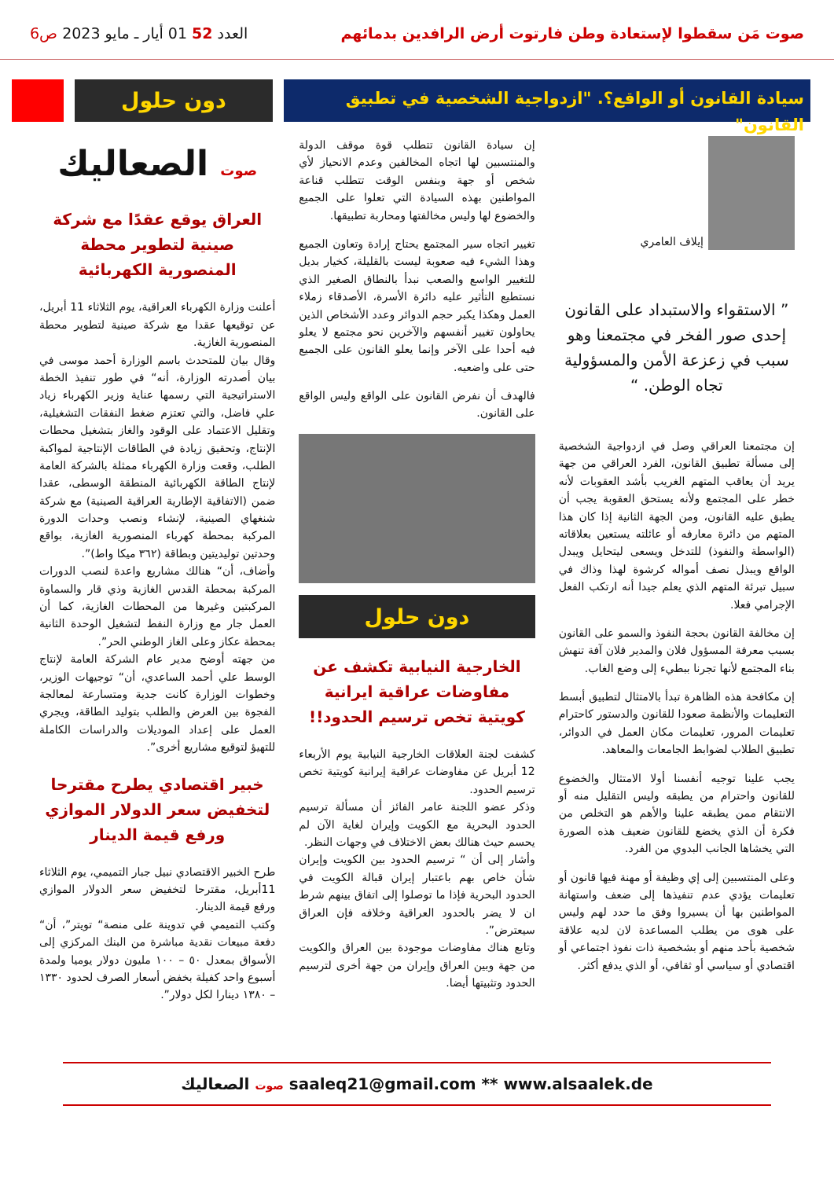صوت مَن سقطوا لإستعادة وطن فارتوت أرض الرافدين بدمائهم
العدد 52 01 أيار ـ مايو 2023 ص6
سيادة القانون أو الواقع؟. "ازدواجية الشخصية في تطبيق القانون"
دون حلول
إيلاف العامري
” الاستقواء والاستبداد على القانون إحدى صور الفخر في مجتمعنا وهو سبب في زعزعة الأمن والمسؤولية تجاه الوطن. “
إن مجتمعنا العراقي وصل في ازدواجية الشخصية إلى مسألة تطبيق القانون، الفرد العراقي من جهة يريد أن يعاقب المتهم الغريب بأشد العقوبات لأنه خطر على المجتمع ولأنه يستحق العقوبة يجب أن يطبق عليه القانون، ومن الجهة الثانية إذا كان هذا المتهم من دائرة معارفه أو عائلته يستعين بعلاقاته (الواسطة والنفوذ) للتدخل ويسعى ليتحايل ويبدل الواقع ويبذل نصف أمواله كرشوة لهذا وذاك في سبيل تبرئة المتهم الذي يعلم جيدا أنه ارتكب الفعل الإجرامي فعلا.
إن مخالفة القانون بحجة النفوذ والسمو على القانون بسبب معرفة المسؤول فلان والمدير فلان آفة تنهش بناء المجتمع لأنها تجرنا ببطيء إلى وضع الغاب.
إن مكافحة هذه الظاهرة تبدأ بالامتثال لتطبيق أبسط التعليمات والأنظمة صعودا للقانون والدستور كاحترام تعليمات المرور، تعليمات مكان العمل في الدوائر، تطبيق الطلاب لضوابط الجامعات والمعاهد.
يجب علينا توجيه أنفسنا أولا الامتثال والخضوع للقانون واحترام من يطبقه وليس التقليل منه أو الانتقام ممن يطبقه علينا والأهم هو التخلص من فكرة أن الذي يخضع للقانون ضعيف هذه الصورة التي يخشاها الجانب البدوي من الفرد.
وعلى المنتسبين إلى إي وظيفة أو مهنة فيها قانون أو تعليمات يؤدي عدم تنفيذها إلى ضعف واستهانة المواطنين بها أن يسيروا وفق ما حدد لهم وليس على هوى من يطلب المساعدة لان لديه علاقة شخصية بأحد منهم أو بشخصية ذات نفوذ اجتماعي أو اقتصادي أو سياسي أو ثقافي، أو الذي يدفع أكثر.
إن سيادة القانون تتطلب قوة موقف الدولة والمنتسبين لها اتجاه المخالفين وعدم الانحياز لأي شخص أو جهة وبنفس الوقت تتطلب قناعة المواطنين بهذه السيادة التي تعلوا على الجميع والخضوع لها وليس مخالفتها ومحاربة تطبيقها.
تغيير اتجاه سير المجتمع يحتاج إرادة وتعاون الجميع وهذا الشيء فيه صعوبة ليست بالقليلة، كخيار بديل للتغيير الواسع والصعب نبدأ بالنطاق الصغير الذي نستطيع التأثير عليه دائرة الأسرة، الأصدقاء زملاء العمل وهكذا يكبر حجم الدوائر وعدد الأشخاص الذين يحاولون تغيير أنفسهم والآخرين نحو مجتمع لا يعلو فيه أحدا على الآخر وإنما يعلو القانون على الجميع حتى على واضعيه.
فالهدف أن نفرض القانون على الواقع وليس الواقع على القانون.
دون حلول
الخارجية النيابية تكشف عن مفاوضات عراقية ايرانية كويتية تخص ترسيم الحدود!!
كشفت لجنة العلاقات الخارجية النيابية يوم الأربعاء 12 أبريل عن مفاوضات عراقية إيرانية كويتية تخص ترسيم الحدود.
وذكر عضو اللجنة عامر الفائز أن مسألة ترسيم الحدود البحرية مع الكويت وإيران لغاية الآن لم يحسم حيث هنالك بعض الاختلاف في وجهات النظر.
وأشار إلى أن “ ترسيم الحدود بين الكويت وإيران شأن خاص بهم باعتبار إيران قبالة الكويت في الحدود البحرية فإذا ما توصلوا إلى اتفاق بينهم شرط ان لا يضر بالحدود العراقية وخلافه فإن العراق سيعترض”.
وتابع هناك مفاوضات موجودة بين العراق والكويت من جهة وبين العراق وإيران من جهة أخرى لترسيم الحدود وتثبيتها أيضا.
صوت الصعاليك
العراق يوقع عقدًا مع شركة صينية لتطوير محطة المنصورية الكهربائية
أعلنت وزارة الكهرباء العراقية، يوم الثلاثاء 11 أبريل، عن توقيعها عقدا مع شركة صينية لتطوير محطة المنصورية الغازية.
وقال بيان للمتحدث باسم الوزارة أحمد موسى في بيان أصدرته الوزارة، أنه“ في طور تنفيذ الخطة الاستراتيجية التي رسمها عناية وزير الكهرباء زياد علي فاضل، والتي تعتزم ضغط النفقات التشغيلية، وتقليل الاعتماد على الوقود والغاز بتشغيل محطات الإنتاج، وتحقيق زيادة في الطاقات الإنتاجية لمواكبة الطلب، وقعت وزارة الكهرباء ممثلة بالشركة العامة لإنتاج الطاقة الكهربائية المنطقة الوسطى، عقدا ضمن (الاتفاقية الإطارية العراقية الصينية) مع شركة شنغهاي الصينية، لإنشاء ونصب وحدات الدورة المركبة بمحطة كهرباء المنصورية الغازية، بواقع وحدتين توليديتين وبطاقة (٣٦٢ ميكا واط)”.
وأضاف، أن“ هنالك مشاريع واعدة لنصب الدورات المركبة بمحطة القدس الغازية وذي قار والسماوة المركبتين وغيرها من المحطات الغازية، كما أن العمل جار مع وزارة النفط لتشغيل الوحدة الثانية بمحطة عكاز وعلى الغاز الوطني الحر”.
من جهته أوضح مدير عام الشركة العامة لإنتاج الوسط علي أحمد الساعدي، أن“ توجيهات الوزير، وخطوات الوزارة كانت جدية ومتسارعة لمعالجة الفجوة بين العرض والطلب بتوليد الطاقة، ويجري العمل على إعداد الموديلات والدراسات الكاملة للتهيؤ لتوقيع مشاريع أخرى”.
خبير اقتصادي يطرح مقترحا لتخفيض سعر الدولار الموازي ورفع قيمة الدينار
طرح الخبير الاقتصادي نبيل جبار التميمي، يوم الثلاثاء 11أبريل، مقترحا لتخفيض سعر الدولار الموازي ورفع قيمة الدينار.
وكتب التميمي في تدوينة على منصة“ تويتر”، أن“ دفعة مبيعات نقدية مباشرة من البنك المركزي إلى الأسواق بمعدل ٥٠ – ١٠٠ مليون دولار يوميا ولمدة أسبوع واحد كفيلة بخفض أسعار الصرف لحدود ١٣٣٠ – ١٣٨٠ دينارا لكل دولار”.
صوت الصعاليك saaleq21@gmail.com ** www.alsaalek.de